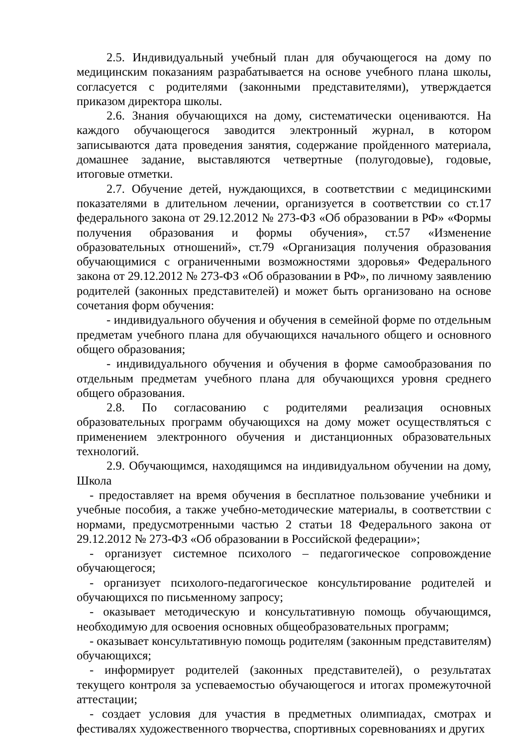2.5. Индивидуальный учебный план для обучающегося на дому по медицинским показаниям разрабатывается на основе учебного плана школы, согласуется с родителями (законными представителями), утверждается приказом директора школы.
2.6. Знания обучающихся на дому, систематически оцениваются. На каждого обучающегося заводится электронный журнал, в котором записываются дата проведения занятия, содержание пройденного материала, домашнее задание, выставляются четвертные (полугодовые), годовые, итоговые отметки.
2.7. Обучение детей, нуждающихся, в соответствии с медицинскими показателями в длительном лечении, организуется в соответствии со ст.17 федерального закона от 29.12.2012 № 273-ФЗ «Об образовании в РФ» «Формы получения образования и формы обучения», ст.57 «Изменение образовательных отношений», ст.79 «Организация получения образования обучающимися с ограниченными возможностями здоровья» Федерального закона от 29.12.2012 № 273-ФЗ «Об образовании в РФ», по личному заявлению родителей (законных представителей) и может быть организовано на основе сочетания форм обучения:
- индивидуального обучения и обучения в семейной форме по отдельным предметам учебного плана для обучающихся начального общего и основного общего образования;
- индивидуального обучения и обучения в форме самообразования по отдельным предметам учебного плана для обучающихся уровня среднего общего образования.
2.8. По согласованию с родителями реализация основных образовательных программ обучающихся на дому может осуществляться с применением электронного обучения и дистанционных образовательных технологий.
2.9. Обучающимся, находящимся на индивидуальном обучении на дому, Школа
- предоставляет на время обучения в бесплатное пользование учебники и учебные пособия, а также учебно-методические материалы, в соответствии с нормами, предусмотренными частью 2 статьи 18 Федерального закона от 29.12.2012 № 273-ФЗ «Об образовании в Российской федерации»;
- организует системное психолого – педагогическое сопровождение обучающегося;
- организует психолого-педагогическое консультирование родителей и обучающихся по письменному запросу;
- оказывает методическую и консультативную помощь обучающимся, необходимую для освоения основных общеобразовательных программ;
- оказывает консультативную помощь родителям (законным представителям) обучающихся;
- информирует родителей (законных представителей), о результатах текущего контроля за успеваемостью обучающегося и итогах промежуточной аттестации;
- создает условия для участия в предметных олимпиадах, смотрах и фестивалях художественного творчества, спортивных соревнованиях и других